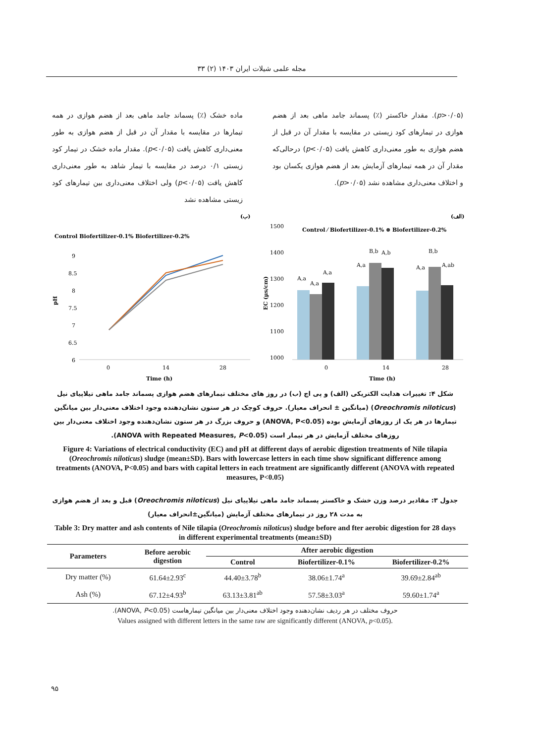مجله علمی شیلات ایران ۱۴۰۳ (۲) ۳۳
ماده خشک (٪) پسماند جامد ماهی بعد از هضم هوازی در همه تیمارها در مقایسه با مقدار آن در قبل از هضم هوازی به طور معنی‌داری کاهش یافت (p<۰/۰۵). مقدار ماده خشک در تیمار کود زیستی ۰/۱ درصد در مقایسه با تیمار شاهد به طور معنی‌داری کاهش یافت (p<۰/۰۵) ولی اختلاف معنی‌داری بین تیمارهای کود زیستی مشاهده نشد
(p>۰/۰۵). مقدار خاکستر (٪) پسماند جامد ماهی بعد از هضم هوازی در تیمارهای کود زیستی در مقایسه با مقدار آن در قبل از هضم هوازی به طور معنی‌داری کاهش یافت (p<۰/۰۵) درحالی‌که مقدار آن در همه تیمارهای آزمایش بعد از هضم هوازی یکسان بود و اختلاف معنی‌داری مشاهده نشد (p>۰/۰۵).
(الف)
Control ⁄ Biofertilizer-0.1% ⊗ Biofertilizer-0.2%
1500
1400
1300
1200
1100
1000
EC (µs/cm)
A,a
A,a
A,a
A,a
B,b
A,b
A,a
B,b
A,ab
0
14
28
Time (h)
(ب)
Control Biofertilizer-0.1% Biofertilizer-0.2%
9
8.5
8
7.5
7
6.5
6
pH
0
14
28
Time (h)
شکل ۴: تغییرات هدایت الکتریکی (الف) و پی اچ (ب) در روز های مختلف تیمارهای هضم هوازی پسماند جامد ماهی تیلاپیای نیل (Oreochromis niloticus) (میانگین ± انحراف معیار). حروف کوچک در هر ستون نشان‌دهنده وجود اختلاف معنی‌دار بین میانگین تیمارها در هر یک از روزهای آزمایش بوده (ANOVA, P<0.05) و حروف بزرگ در هر ستون نشان‌دهنده وجود اختلاف معنی‌دار بین روزهای مختلف آزمایش در هر تیمار است (ANOVA with Repeated Measures, P<0.05).
Figure 4: Variations of electrical conductivity (EC) and pH at different days of aerobic digestion treatments of Nile tilapia (Oreochromis niloticus) sludge (mean±SD). Bars with lowercase letters in each time show significant difference among treatments (ANOVA, P<0.05) and bars with capital letters in each treatment are significantly different (ANOVA with repeated measures, P<0.05)
جدول ۳: مقادیر درصد وزن خشک و خاکستر پسماند جامد ماهی تیلاپیای نیل (Oreochromis niloticus) قبل و بعد از هضم هوازی به مدت ۲۸ روز در تیمارهای مختلف آزمایش (میانگین±انحراف معیار)
Table 3: Dry matter and ash contents of Nile tilapia (Oreochromis niloticus) sludge before and fter aerobic digestion for 28 days in different experimental treatments (mean±SD)
| Parameters | Before aerobic digestion | After aerobic digestion | | |
| --- | --- | --- | --- | --- |
| | | Control | Biofertilizer-0.1% | Biofertilizer-0.2% |
| Dry matter (%) | 61.64±2.93<sup>c</sup> | 44.40±3.78<sup>b</sup> | 38.06±1.74<sup>a</sup> | 39.69±2.84<sup>ab</sup> |
| Ash (%) | 67.12±4.93<sup>b</sup> | 63.13±3.81<sup>ab</sup> | 57.58±3.03<sup>a</sup> | 59.60±1.74<sup>a</sup> |
حروف مختلف در هر ردیف نشان‌دهنده وجود اختلاف معنی‌دار بین میانگین تیمارهاست (ANOVA, P<0.05).
Values assigned with different letters in the same raw are significantly different (ANOVA, p<0.05).
۹۵